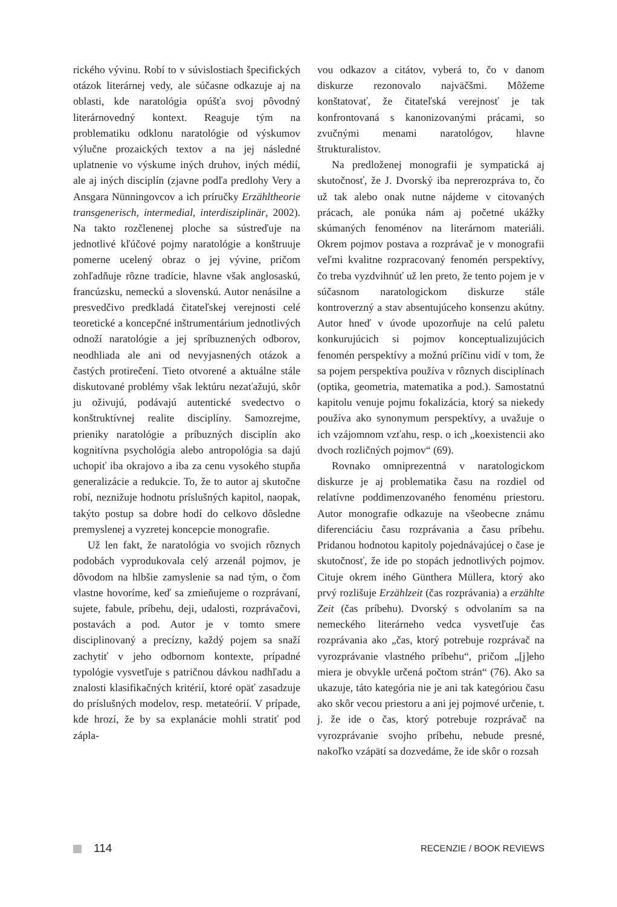rického vývinu. Robí to v súvislostiach špecifických otázok literárnej vedy, ale súčasne odkazuje aj na oblasti, kde naratológia opúšťa svoj pôvodný literárnovedný kontext. Reaguje tým na problematiku odklonu naratológie od výskumov výlučne prozaických textov a na jej následné uplatnenie vo výskume iných druhov, iných médií, ale aj iných disciplín (zjavne podľa predlohy Very a Ansgara Nünningovcov a ich príručky Erzähltheorie transgenerisch, intermedial, interdisziplinär, 2002). Na takto rozčlenenej ploche sa sústreďuje na jednotlivé kľúčové pojmy naratológie a konštruuje pomerne ucelený obraz o jej vývine, pričom zohľadňuje rôzne tradície, hlavne však anglosaskú, francúzsku, nemeckú a slovenskú. Autor nenásilne a presvedčivo predkladá čitateľskej verejnosti celé teoretické a koncepčné inštrumentárium jednotlivých odnoží naratológie a jej spríbuznených odborov, neodhliada ale ani od nevyjasnených otázok a častých protirečení. Tieto otvorené a aktuálne stále diskutované problémy však lektúru nezaťažujú, skôr ju oživujú, podávajú autentické svedectvo o konštruktívnej realite disciplíny. Samozrejme, prieniky naratológie a príbuzných disciplín ako kognitívna psychológia alebo antropológia sa dajú uchopiť iba okrajovo a iba za cenu vysokého stupňa generalizácie a redukcie. To, že to autor aj skutočne robí, neznižuje hodnotu príslušných kapitol, naopak, takýto postup sa dobre hodí do celkovo dôsledne premyslenej a vyzretej koncepcie monografie.
Už len fakt, že naratológia vo svojich rôznych podobách vyprodukovala celý arzenál pojmov, je dôvodom na hlbšie zamyslenie sa nad tým, o čom vlastne hovoríme, keď sa zmieňujeme o rozprávaní, sujete, fabule, príbehu, deji, udalosti, rozprávačovi, postavách a pod. Autor je v tomto smere disciplinovaný a precízny, každý pojem sa snaží zachytiť v jeho odbornom kontexte, prípadné typológie vysvetľuje s patričnou dávkou nadhľadu a znalosti klasifikačných kritérií, ktoré opäť zasadzuje do príslušných modelov, resp. metateórií. V prípade, kde hrozí, že by sa explanácie mohli stratiť pod zápla-
vou odkazov a citátov, vyberá to, čo v danom diskurze rezonovalo najväčšmi. Môžeme konštatovať, že čitateľská verejnosť je tak konfrontovaná s kanonizovanými prácami, so zvučnými menami naratológov, hlavne štrukturalistov.
Na predloženej monografii je sympatická aj skutočnosť, že J. Dvorský iba neprerozpráva to, čo už tak alebo onak nutne nájdeme v citovaných prácach, ale ponúka nám aj početné ukážky skúmaných fenoménov na literárnom materiáli. Okrem pojmov postava a rozprávač je v monografii veľmi kvalitne rozpracovaný fenomén perspektívy, čo treba vyzdvihnúť už len preto, že tento pojem je v súčasnom naratologickom diskurze stále kontroverzný a stav absentujúceho konsenzu akútny. Autor hneď v úvode upozorňuje na celú paletu konkurujúcich si pojmov konceptualizujúcich fenomén perspektívy a možnú príčinu vidí v tom, že sa pojem perspektíva používa v rôznych disciplínach (optika, geometria, matematika a pod.). Samostatnú kapitolu venuje pojmu fokalizácia, ktorý sa niekedy používa ako synonymum perspektívy, a uvažuje o ich vzájomnom vzťahu, resp. o ich „koexistencii ako dvoch rozličných pojmov“ (69).
Rovnako omniprezentná v naratologickom diskurze je aj problematika času na rozdiel od relatívne poddimenzovaného fenoménu priestoru. Autor monografie odkazuje na všeobecne známu diferenciáciu času rozprávania a času príbehu. Pridanou hodnotou kapitoly pojednávajúcej o čase je skutočnosť, že ide po stopách jednotlivých pojmov. Cituje okrem iného Günthera Müllera, ktorý ako prvý rozlišuje Erzählzeit (čas rozprávania) a erzählte Zeit (čas príbehu). Dvorský s odvolaním sa na nemeckého literárneho vedca vysvetľuje čas rozprávania ako „čas, ktorý potrebuje rozprávač na vyrozprávanie vlastného príbehu“, pričom „[j]eho miera je obvykle určená počtom strán“ (76). Ako sa ukazuje, táto kategória nie je ani tak kategóriou času ako skôr vecou priestoru a ani jej pojmové určenie, t. j. že ide o čas, ktorý potrebuje rozprávač na vyrozprávanie svojho príbehu, nebude presné, nakoľko vzápätí sa dozvedáme, že ide skôr o rozsah
114
RECENZIE / BOOK REVIEWS